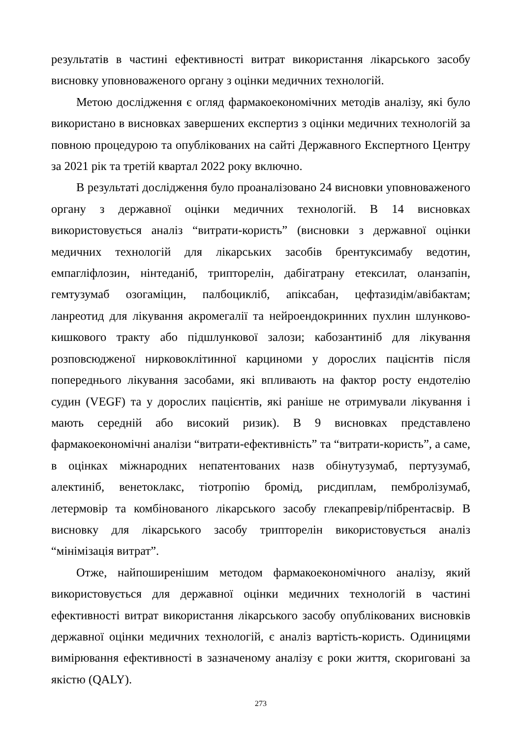результатів в частині ефективності витрат використання лікарського засобу висновку уповноваженого органу з оцінки медичних технологій.
Метою дослідження є огляд фармакоекономічних методів аналізу, які було використано в висновках завершених експертиз з оцінки медичних технологій за повною процедурою та опублікованих на сайті Державного Експертного Центру за 2021 рік та третій квартал 2022 року включно.
В результаті дослідження було проаналізовано 24 висновки уповноваженого органу з державної оцінки медичних технологій. В 14 висновках використовується аналіз “витрати-користь” (висновки з державної оцінки медичних технологій для лікарських засобів брентуксимабу ведотин, емпагліфлозин, нінтеданіб, трипторелін, дабігатрану етексилат, оланзапін, гемтузумаб озогаміцин, палбоцикліб, апіксабан, цефтазидім/авібактам; ланреотид для лікування акромегалії та нейроендокринних пухлин шлунково-кишкового тракту або підшлункової залози; кабозантиніб для лікування розповсюдженої нирковоклітинної карциноми у дорослих пацієнтів після попереднього лікування засобами, які впливають на фактор росту ендотелію судин (VEGF) та у дорослих пацієнтів, які раніше не отримували лікування і мають середній або високий ризик). В 9 висновках представлено фармакоекономічні аналізи “витрати-ефективність” та “витрати-користь”, а саме, в оцінках міжнародних непатентованих назв обінутузумаб, пертузумаб, алектиніб, венетоклакс, тіотропію бромід, рисдиплам, пембролізумаб, летермовір та комбінованого лікарського засобу глекапревір/пібрентасвір. В висновку для лікарського засобу трипторелін використовується аналіз “мінімізація витрат”.
Отже, найпоширенішим методом фармакоекономічного аналізу, який використовується для державної оцінки медичних технологій в частині ефективності витрат використання лікарського засобу опублікованих висновків державної оцінки медичних технологій, є аналіз вартість-користь. Одиницями вимірювання ефективності в зазначеному аналізу є роки життя, скориговані за якістю (QALY).
273